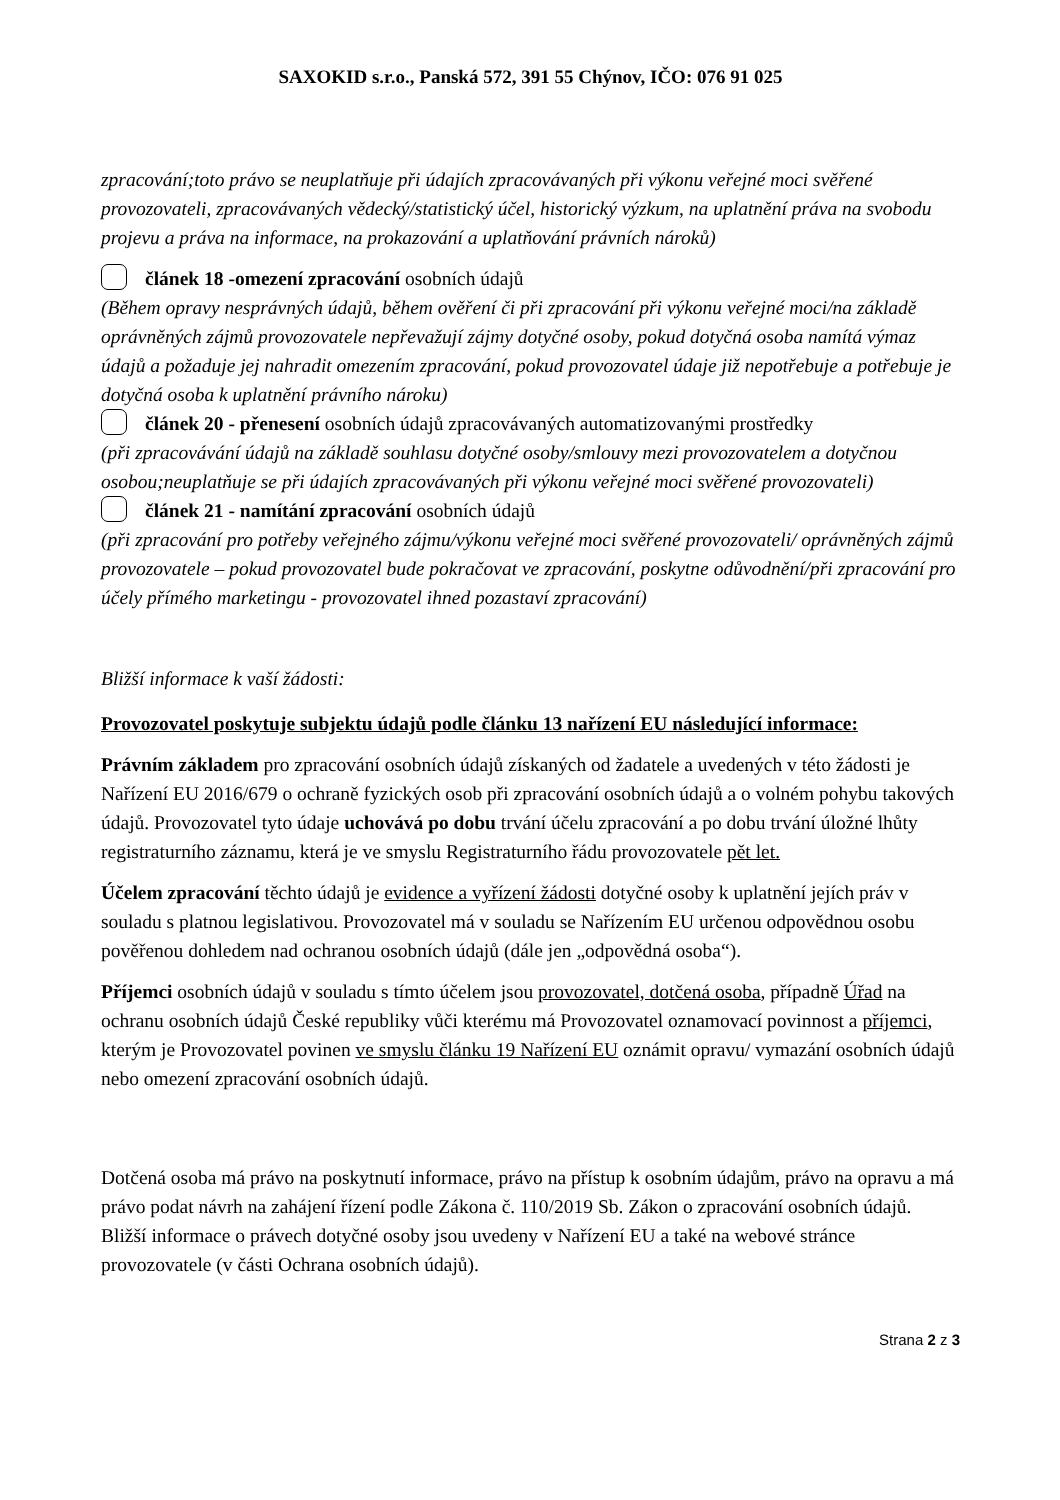SAXOKID s.r.o., Panská 572, 391 55 Chýnov, IČO: 076 91 025
zpracování;toto právo se neuplatňuje při údajích zpracovávaných při výkonu veřejné moci svěřené provozovateli, zpracovávaných vědecký/statistický účel, historický výzkum, na uplatnění práva na svobodu projevu a práva na informace, na prokazování a uplatňování právních nároků)
článek 18 -omezení zpracování osobních údajů
(Během opravy nesprávných údajů, během ověření či při zpracování při výkonu veřejné moci/na základě oprávněných zájmů provozovatele nepřevažují zájmy dotyčné osoby, pokud dotyčná osoba namítá výmaz údajů a požaduje jej nahradit omezením zpracování, pokud provozovatel údaje již nepotřebuje a potřebuje je dotyčná osoba k uplatnění právního nároku)
článek 20 - přenesení osobních údajů zpracovávaných automatizovanými prostředky
(při zpracovávání údajů na základě souhlasu dotyčné osoby/smlouvy mezi provozovatelem a dotyčnou osobou;neuplatňuje se při údajích zpracovávaných při výkonu veřejné moci svěřené provozovateli)
článek 21 - namítání zpracování osobních údajů
(při zpracování pro potřeby veřejného zájmu/výkonu veřejné moci svěřené provozovateli/ oprávněných zájmů provozovatele – pokud provozovatel bude pokračovat ve zpracování, poskytne odůvodnění/při zpracování pro účely přímého marketingu - provozovatel ihned pozastaví zpracování)
Bližší informace k vaší žádosti:
Provozovatel poskytuje subjektu údajů podle článku 13 nařízení EU následující informace:
Právním základem pro zpracování osobních údajů získaných od žadatele a uvedených v této žádosti je Nařízení EU 2016/679 o ochraně fyzických osob při zpracování osobních údajů a o volném pohybu takových údajů. Provozovatel tyto údaje uchovává po dobu trvání účelu zpracování a po dobu trvání úložné lhůty registraturního záznamu, která je ve smyslu Registraturního řádu provozovatele pět let.
Účelem zpracování těchto údajů je evidence a vyřízení žádosti dotyčné osoby k uplatnění jejích práv v souladu s platnou legislativou. Provozovatel má v souladu se Nařízením EU určenou odpovědnou osobu pověřenou dohledem nad ochranou osobních údajů (dále jen „odpovědná osoba“).
Příjemci osobních údajů v souladu s tímto účelem jsou provozovatel, dotčená osoba, případně Úřad na ochranu osobních údajů České republiky vůči kterému má Provozovatel oznamovací povinnost a příjemci, kterým je Provozovatel povinen ve smyslu článku 19 Nařízení EU oznámit opravu/ vymazání osobních údajů nebo omezení zpracování osobních údajů.
Dotčená osoba má právo na poskytnutí informace, právo na přístup k osobním údajům, právo na opravu a má právo podat návrh na zahájení řízení podle Zákona č. 110/2019 Sb. Zákon o zpracování osobních údajů. Bližší informace o právech dotyčné osoby jsou uvedeny v Nařízení EU a také na webové stránce provozovatele (v části Ochrana osobních údajů).
Strana 2 z 3